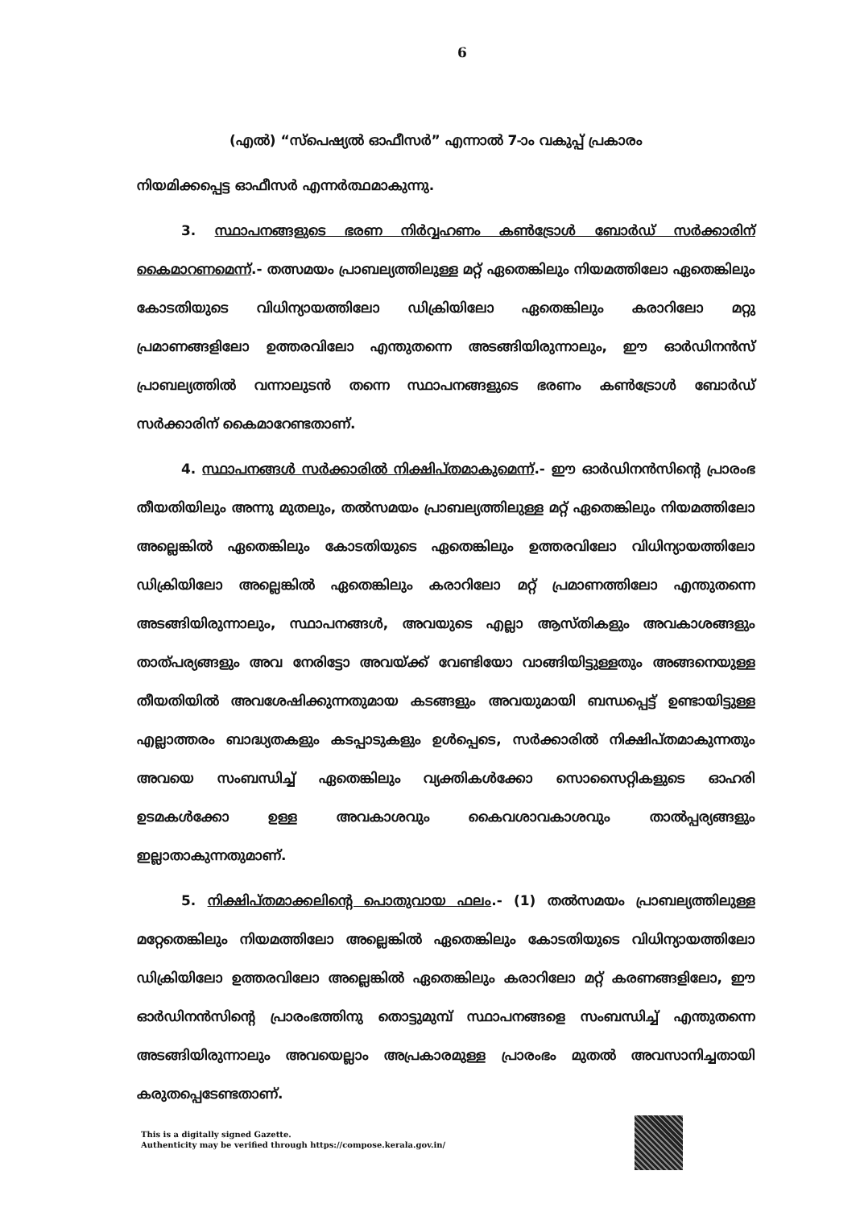6
(എൽ) “സ്പെഷ്യൽ ഓഫീസർ” എന്നാൽ 7-ാം വകുപ്പ് പ്രകാരം
നിയമിക്കപ്പെട്ട ഓഫീസർ എന്നർത്ഥമാകുന്നു.
3. സ്ഥാപനങ്ങളുടെ ഭരണ നിർവ്വഹണം കൺട്രോൾ ബോർഡ് സർക്കാരിന് കൈമാറണമെന്ന്.- തത്സമയം പ്രാബല്യത്തിലുള്ള മറ്റ് ഏതെങ്കിലും നിയമത്തിലോ ഏതെങ്കിലും കോടതിയുടെ വിധിന്യായത്തിലോ ഡിക്രിയിലോ ഏതെങ്കിലും കരാറിലോ മറ്റു പ്രമാണങ്ങളിലോ ഉത്തരവിലോ എന്തുതന്നെ അടങ്ങിയിരുന്നാലും, ഈ ഓർഡിനൻസ് പ്രാബല്യത്തിൽ വന്നാലുടൻ തന്നെ സ്ഥാപനങ്ങളുടെ ഭരണം കൺട്രോൾ ബോർഡ് സർക്കാരിന് കൈമാറേണ്ടതാണ്.
4. സ്ഥാപനങ്ങൾ സർക്കാരിൽ നിക്ഷിപ്തമാകുമെന്ന്.- ഈ ഓർഡിനൻസിന്റെ പ്രാരംഭ തീയതിയിലും അന്നു മുതലും, തൽസമയം പ്രാബല്യത്തിലുള്ള മറ്റ് ഏതെങ്കിലും നിയമത്തിലോ അല്ലെങ്കിൽ ഏതെങ്കിലും കോടതിയുടെ ഏതെങ്കിലും ഉത്തരവിലോ വിധിന്യായത്തിലോ ഡിക്രിയിലോ അല്ലെങ്കിൽ ഏതെങ്കിലും കരാറിലോ മറ്റ് പ്രമാണത്തിലോ എന്തുതന്നെ അടങ്ങിയിരുന്നാലും, സ്ഥാപനങ്ങൾ, അവയുടെ എല്ലാ ആസ്തികളും അവകാശങ്ങളും താത്പര്യങ്ങളും അവ നേരിട്ടോ അവയ്ക്ക് വേണ്ടിയോ വാങ്ങിയിട്ടുള്ളതും അങ്ങനെയുള്ള തീയതിയിൽ അവശേഷിക്കുന്നതുമായ കടങ്ങളും അവയുമായി ബന്ധപ്പെട്ട് ഉണ്ടായിട്ടുള്ള എല്ലാത്തരം ബാദ്ധ്യതകളും കടപ്പാടുകളും ഉൾപ്പെടെ, സർക്കാരിൽ നിക്ഷിപ്തമാകുന്നതും അവയെ സംബന്ധിച്ച് ഏതെങ്കിലും വ്യക്തികൾക്കോ സൊസൈറ്റികളുടെ ഓഹരി ഉടമകൾക്കോ ഉള്ള അവകാശവും കൈവശാവകാശവും താൽപ്പര്യങ്ങളും ഇല്ലാതാകുന്നതുമാണ്.
5. നിക്ഷിപ്തമാക്കലിന്റെ പൊതുവായ ഫലം.- (1) തൽസമയം പ്രാബല്യത്തിലുള്ള മറ്റേതെങ്കിലും നിയമത്തിലോ അല്ലെങ്കിൽ ഏതെങ്കിലും കോടതിയുടെ വിധിന്യായത്തിലോ ഡിക്രിയിലോ ഉത്തരവിലോ അല്ലെങ്കിൽ ഏതെങ്കിലും കരാറിലോ മറ്റ് കരണങ്ങളിലോ, ഈ ഓർഡിനൻസിന്റെ പ്രാരംഭത്തിനു തൊട്ടുമുമ്പ് സ്ഥാപനങ്ങളെ സംബന്ധിച്ച് എന്തുതന്നെ അടങ്ങിയിരുന്നാലും അവയെല്ലാം അപ്രകാരമുള്ള പ്രാരംഭം മുതൽ അവസാനിച്ചതായി കരുതപ്പെടേണ്ടതാണ്.
This is a digitally signed Gazette.
Authenticity may be verified through https://compose.kerala.gov.in/